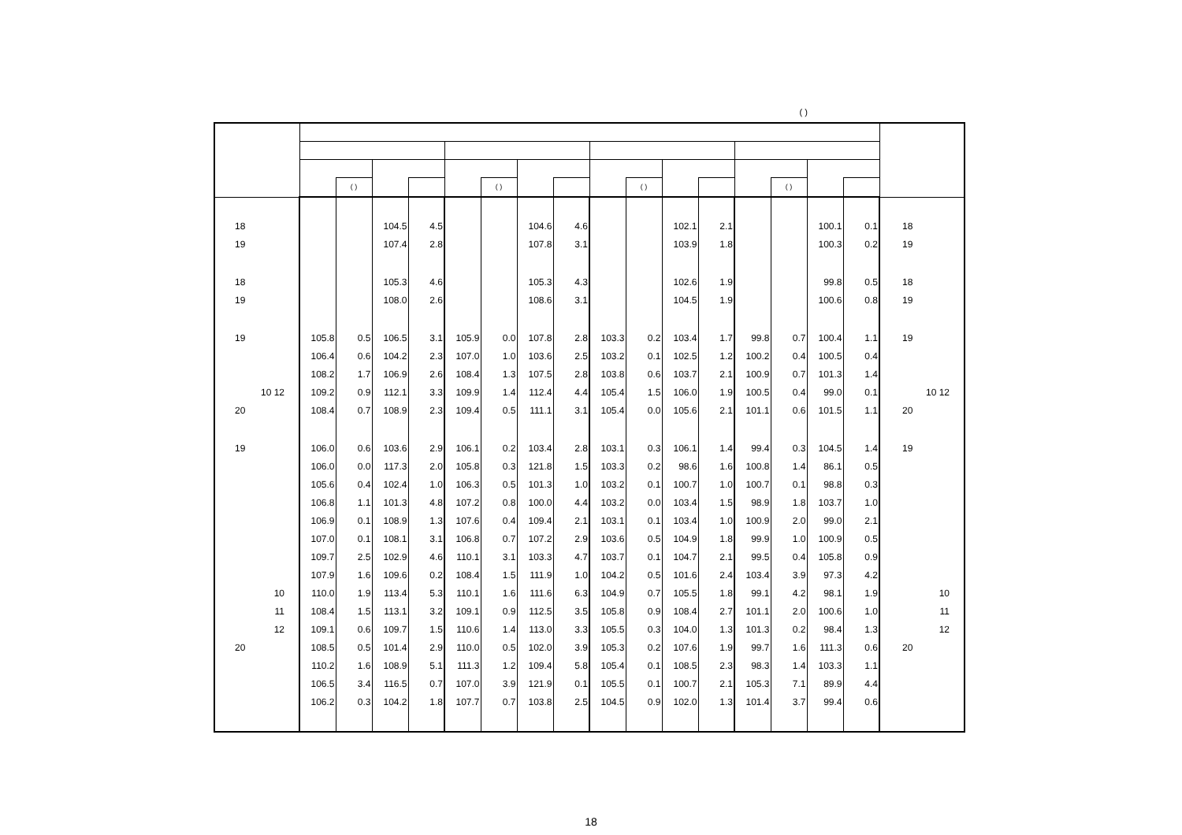( )
| | | ( ) | | | | ( ) | | | | ( ) | | | | ( ) | | | |
| --- | --- | --- | --- | --- | --- | --- | --- | --- | --- | --- | --- | --- | --- | --- | --- | --- | --- |
| 18 | | | 104.5 | 4.5 | | | 104.6 | 4.6 | | | 102.1 | 2.1 | | | 100.1 | 0.1 | 18 |
| 19 | | | 107.4 | 2.8 | | | 107.8 | 3.1 | | | 103.9 | 1.8 | | | 100.3 | 0.2 | 19 |
| 18 | | | 105.3 | 4.6 | | | 105.3 | 4.3 | | | 102.6 | 1.9 | | | 99.8 | 0.5 | 18 |
| 19 | | | 108.0 | 2.6 | | | 108.6 | 3.1 | | | 104.5 | 1.9 | | | 100.6 | 0.8 | 19 |
| 19 | 105.8 | 0.5 | 106.5 | 3.1 | 105.9 | 0.0 | 107.8 | 2.8 | 103.3 | 0.2 | 103.4 | 1.7 | 99.8 | 0.7 | 100.4 | 1.1 | 19 |
| | 106.4 | 0.6 | 104.2 | 2.3 | 107.0 | 1.0 | 103.6 | 2.5 | 103.2 | 0.1 | 102.5 | 1.2 | 100.2 | 0.4 | 100.5 | 0.4 | |
| | 108.2 | 1.7 | 106.9 | 2.6 | 108.4 | 1.3 | 107.5 | 2.8 | 103.8 | 0.6 | 103.7 | 2.1 | 100.9 | 0.7 | 101.3 | 1.4 | |
| 10 12 | 109.2 | 0.9 | 112.1 | 3.3 | 109.9 | 1.4 | 112.4 | 4.4 | 105.4 | 1.5 | 106.0 | 1.9 | 100.5 | 0.4 | 99.0 | 0.1 | 10 12 |
| 20 | 108.4 | 0.7 | 108.9 | 2.3 | 109.4 | 0.5 | 111.1 | 3.1 | 105.4 | 0.0 | 105.6 | 2.1 | 101.1 | 0.6 | 101.5 | 1.1 | 20 |
| 19 | 106.0 | 0.6 | 103.6 | 2.9 | 106.1 | 0.2 | 103.4 | 2.8 | 103.1 | 0.3 | 106.1 | 1.4 | 99.4 | 0.3 | 104.5 | 1.4 | 19 |
| | 106.0 | 0.0 | 117.3 | 2.0 | 105.8 | 0.3 | 121.8 | 1.5 | 103.3 | 0.2 | 98.6 | 1.6 | 100.8 | 1.4 | 86.1 | 0.5 | |
| | 105.6 | 0.4 | 102.4 | 1.0 | 106.3 | 0.5 | 101.3 | 1.0 | 103.2 | 0.1 | 100.7 | 1.0 | 100.7 | 0.1 | 98.8 | 0.3 | |
| | 106.8 | 1.1 | 101.3 | 4.8 | 107.2 | 0.8 | 100.0 | 4.4 | 103.2 | 0.0 | 103.4 | 1.5 | 98.9 | 1.8 | 103.7 | 1.0 | |
| | 106.9 | 0.1 | 108.9 | 1.3 | 107.6 | 0.4 | 109.4 | 2.1 | 103.1 | 0.1 | 103.4 | 1.0 | 100.9 | 2.0 | 99.0 | 2.1 | |
| | 107.0 | 0.1 | 108.1 | 3.1 | 106.8 | 0.7 | 107.2 | 2.9 | 103.6 | 0.5 | 104.9 | 1.8 | 99.9 | 1.0 | 100.9 | 0.5 | |
| | 109.7 | 2.5 | 102.9 | 4.6 | 110.1 | 3.1 | 103.3 | 4.7 | 103.7 | 0.1 | 104.7 | 2.1 | 99.5 | 0.4 | 105.8 | 0.9 | |
| | 107.9 | 1.6 | 109.6 | 0.2 | 108.4 | 1.5 | 111.9 | 1.0 | 104.2 | 0.5 | 101.6 | 2.4 | 103.4 | 3.9 | 97.3 | 4.2 | |
| 10 | 110.0 | 1.9 | 113.4 | 5.3 | 110.1 | 1.6 | 111.6 | 6.3 | 104.9 | 0.7 | 105.5 | 1.8 | 99.1 | 4.2 | 98.1 | 1.9 | 10 |
| 11 | 108.4 | 1.5 | 113.1 | 3.2 | 109.1 | 0.9 | 112.5 | 3.5 | 105.8 | 0.9 | 108.4 | 2.7 | 101.1 | 2.0 | 100.6 | 1.0 | 11 |
| 12 | 109.1 | 0.6 | 109.7 | 1.5 | 110.6 | 1.4 | 113.0 | 3.3 | 105.5 | 0.3 | 104.0 | 1.3 | 101.3 | 0.2 | 98.4 | 1.3 | 12 |
| 20 | 108.5 | 0.5 | 101.4 | 2.9 | 110.0 | 0.5 | 102.0 | 3.9 | 105.3 | 0.2 | 107.6 | 1.9 | 99.7 | 1.6 | 111.3 | 0.6 | 20 |
| | 110.2 | 1.6 | 108.9 | 5.1 | 111.3 | 1.2 | 109.4 | 5.8 | 105.4 | 0.1 | 108.5 | 2.3 | 98.3 | 1.4 | 103.3 | 1.1 | |
| | 106.5 | 3.4 | 116.5 | 0.7 | 107.0 | 3.9 | 121.9 | 0.1 | 105.5 | 0.1 | 100.7 | 2.1 | 105.3 | 7.1 | 89.9 | 4.4 | |
| | 106.2 | 0.3 | 104.2 | 1.8 | 107.7 | 0.7 | 103.8 | 2.5 | 104.5 | 0.9 | 102.0 | 1.3 | 101.4 | 3.7 | 99.4 | 0.6 | |
18